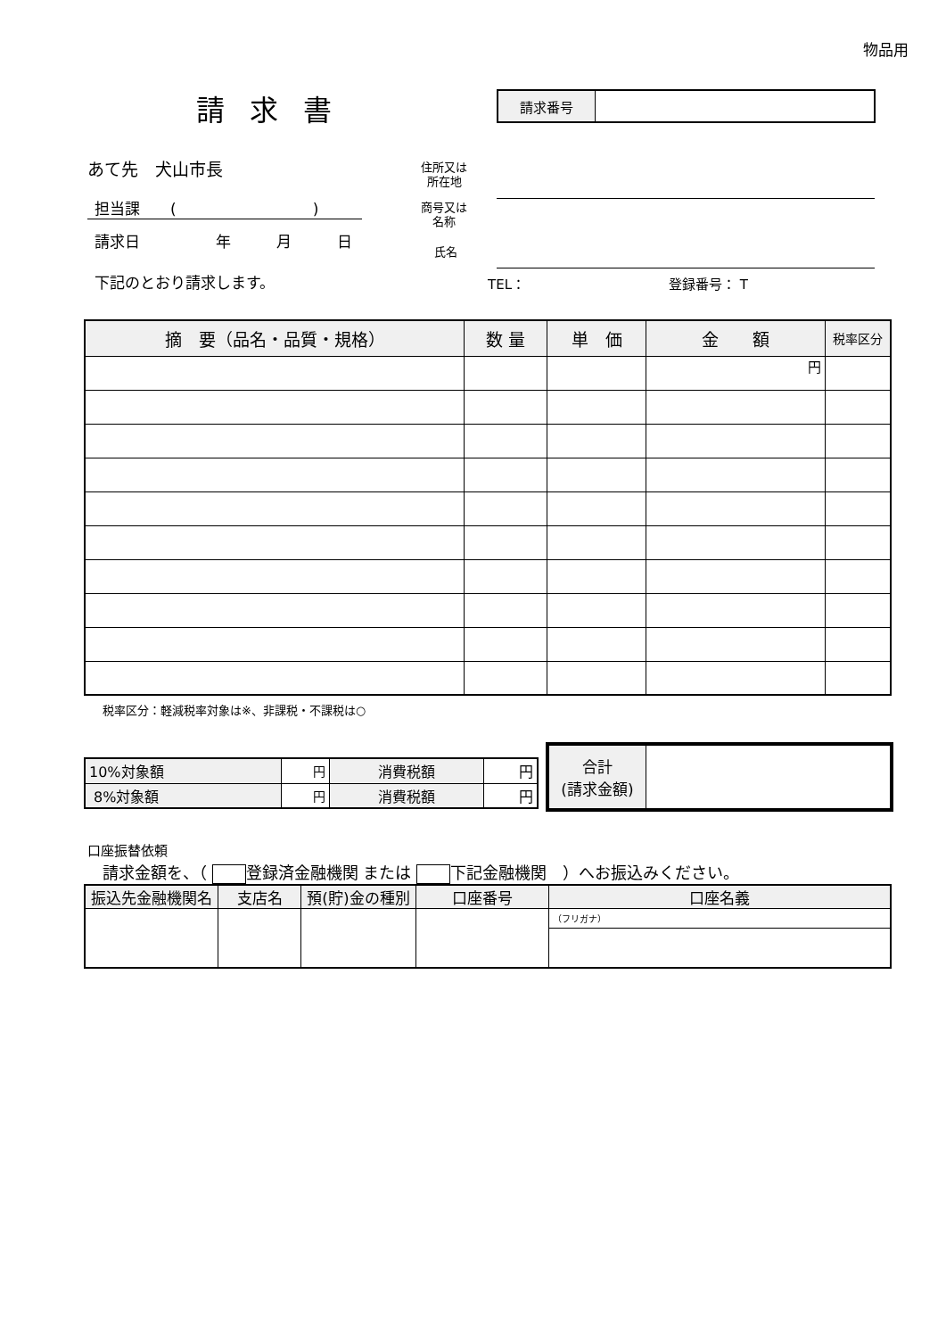物品用
請求書
| 請求番号 | |
あて先　犬山市長
担当課　　(　　　　　　　　　)
請求日　　　　　年　　　月　　　日
下記のとおり請求します。
住所又は
所在地
商号又は
名称
氏名
TEL： 登録番号： T
| 摘 要（品名・品質・規格） | 数 量 | 単 価 | 金 額 | 税率区分 |
| --- | --- | --- | --- | --- |
| | | | 円 | |
税率区分：軽減税率対象は※、非課税・不課税は○
| 10%対象額 | 円 | 消費税額 | 円 |
| 8%対象額 | 円 | 消費税額 | 円 |
| 合計 (請求金額) | |
口座振替依頼
請求金額を、（ 登録済金融機関 または 下記金融機関　）へお振込みください。
| 振込先金融機関名 | 支店名 | 預(貯)金の種別 | 口座番号 | 口座名義 |
| --- | --- | --- | --- | --- |
| | | | | （フリガナ） |